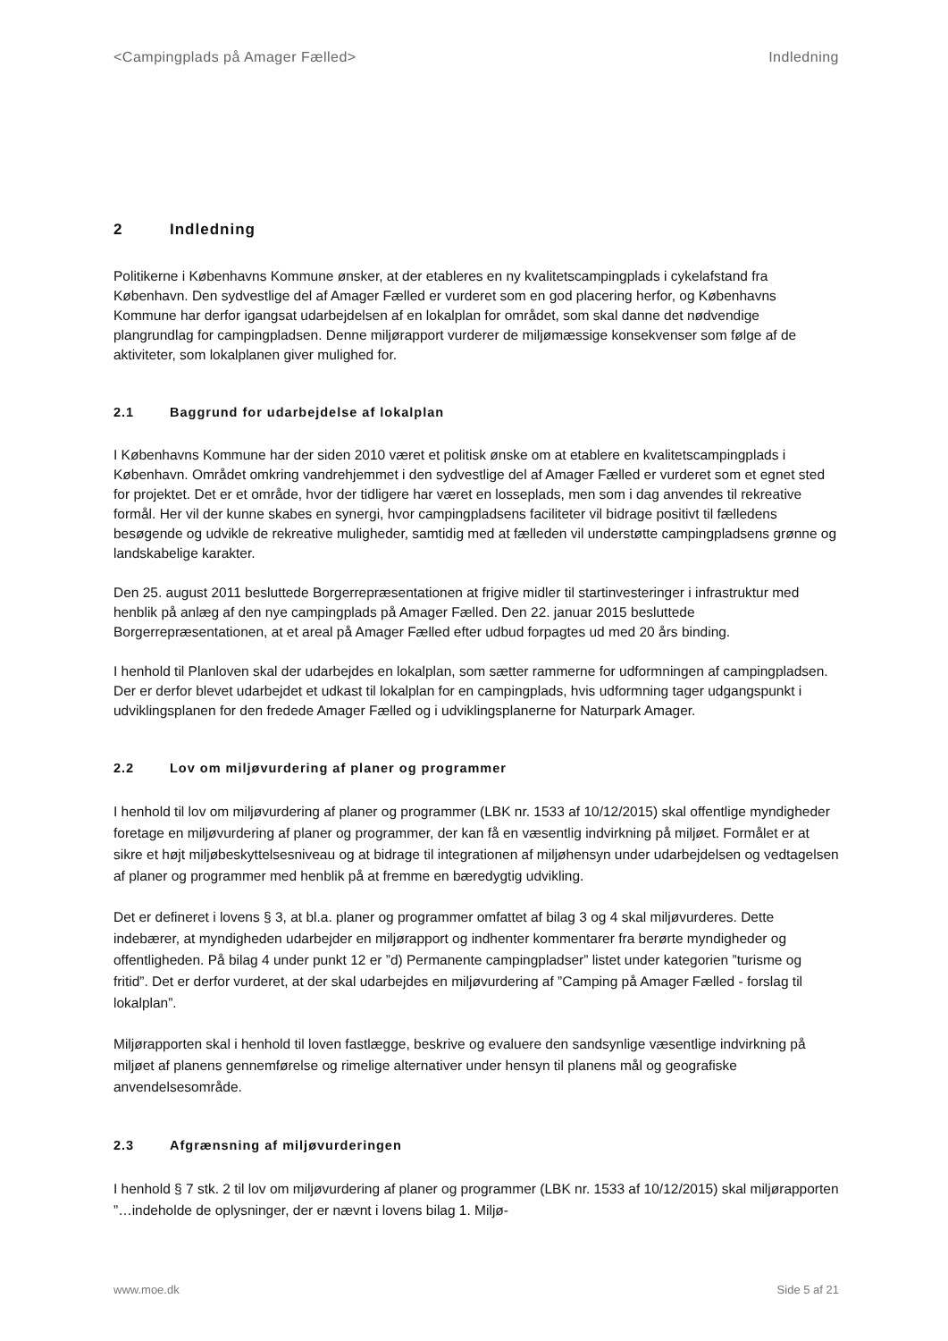<Campingplads på Amager Fælled> Indledning
2 Indledning
Politikerne i Københavns Kommune ønsker, at der etableres en ny kvalitetscampingplads i cykelafstand fra København. Den sydvestlige del af Amager Fælled er vurderet som en god placering herfor, og Københavns Kommune har derfor igangsat udarbejdelsen af en lokalplan for området, som skal danne det nødvendige plangrundlag for campingpladsen. Denne miljørapport vurderer de miljømæssige konsekvenser som følge af de aktiviteter, som lokalplanen giver mulighed for.
2.1 Baggrund for udarbejdelse af lokalplan
I Københavns Kommune har der siden 2010 været et politisk ønske om at etablere en kvalitetscampingplads i København. Området omkring vandrehjemmet i den sydvestlige del af Amager Fælled er vurderet som et egnet sted for projektet. Det er et område, hvor der tidligere har været en losseplads, men som i dag anvendes til rekreative formål. Her vil der kunne skabes en synergi, hvor campingpladsens faciliteter vil bidrage positivt til fælledens besøgende og udvikle de rekreative muligheder, samtidig med at fælleden vil understøtte campingpladsens grønne og landskabelige karakter.
Den 25. august 2011 besluttede Borgerrepræsentationen at frigive midler til startinvesteringer i infrastruktur med henblik på anlæg af den nye campingplads på Amager Fælled. Den 22. januar 2015 besluttede Borgerrepræsentationen, at et areal på Amager Fælled efter udbud forpagtes ud med 20 års binding.
I henhold til Planloven skal der udarbejdes en lokalplan, som sætter rammerne for udformningen af campingpladsen. Der er derfor blevet udarbejdet et udkast til lokalplan for en campingplads, hvis udformning tager udgangspunkt i udviklingsplanen for den fredede Amager Fælled og i udviklingsplanerne for Naturpark Amager.
2.2 Lov om miljøvurdering af planer og programmer
I henhold til lov om miljøvurdering af planer og programmer (LBK nr. 1533 af 10/12/2015) skal offentlige myndigheder foretage en miljøvurdering af planer og programmer, der kan få en væsentlig indvirkning på miljøet. Formålet er at sikre et højt miljøbeskyttelsesniveau og at bidrage til integrationen af miljøhensyn under udarbejdelsen og vedtagelsen af planer og programmer med henblik på at fremme en bæredygtig udvikling.
Det er defineret i lovens § 3, at bl.a. planer og programmer omfattet af bilag 3 og 4 skal miljøvurderes. Dette indebærer, at myndigheden udarbejder en miljørapport og indhenter kommentarer fra berørte myndigheder og offentligheden. På bilag 4 under punkt 12 er ”d) Permanente campingpladser” listet under kategorien ”turisme og fritid”. Det er derfor vurderet, at der skal udarbejdes en miljøvurdering af ”Camping på Amager Fælled - forslag til lokalplan”.
Miljørapporten skal i henhold til loven fastlægge, beskrive og evaluere den sandsynlige væsentlige indvirkning på miljøet af planens gennemførelse og rimelige alternativer under hensyn til planens mål og geografiske anvendelsesområde.
2.3 Afgrænsning af miljøvurderingen
I henhold § 7 stk. 2 til lov om miljøvurdering af planer og programmer (LBK nr. 1533 af 10/12/2015) skal miljørapporten ”…indeholde de oplysninger, der er nævnt i lovens bilag 1. Miljø-
www.moe.dk Side 5 af 21